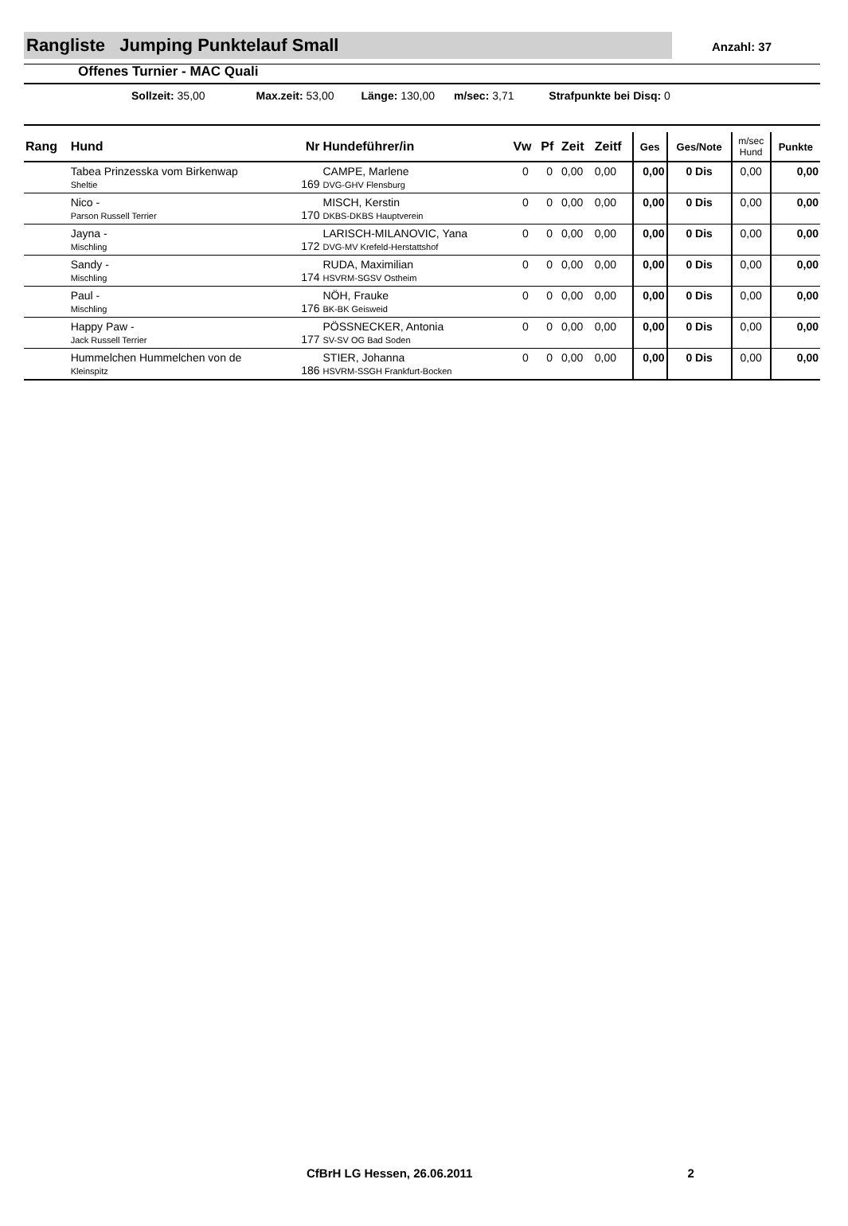Rangliste Jumping Punktelauf Small
Anzahl: 37
Offenes Turnier - MAC Quali
Sollzeit: 35,00 Max.zeit: 53,00 Länge: 130,00 m/sec: 3,71 Strafpunkte bei Disq: 0
| Rang | Hund | Nr | Hundeführer/in | Vw | Pf | Zeit | Zeitf | Ges | Ges/Note | m/sec Hund | Punkte |
| --- | --- | --- | --- | --- | --- | --- | --- | --- | --- | --- | --- |
| | Tabea Prinzesska vom Birkenwap Sheltie | 169 | CAMPE, Marlene DVG-GHV Flensburg | 0 | 0 | 0,00 | 0,00 | 0,00 | 0 Dis | 0,00 | 0,00 |
| | Nico - Parson Russell Terrier | 170 | MISCH, Kerstin DKBS-DKBS Hauptverein | 0 | 0 | 0,00 | 0,00 | 0,00 | 0 Dis | 0,00 | 0,00 |
| | Jayna - Mischling | 172 | LARISCH-MILANOVIC, Yana DVG-MV Krefeld-Herstattshof | 0 | 0 | 0,00 | 0,00 | 0,00 | 0 Dis | 0,00 | 0,00 |
| | Sandy - Mischling | 174 | RUDA, Maximilian HSVRM-SGSV Ostheim | 0 | 0 | 0,00 | 0,00 | 0,00 | 0 Dis | 0,00 | 0,00 |
| | Paul - Mischling | 176 | NÖH, Frauke BK-BK Geisweid | 0 | 0 | 0,00 | 0,00 | 0,00 | 0 Dis | 0,00 | 0,00 |
| | Happy Paw - Jack Russell Terrier | 177 | PÖSSNECKER, Antonia SV-SV OG Bad Soden | 0 | 0 | 0,00 | 0,00 | 0,00 | 0 Dis | 0,00 | 0,00 |
| | Hummelchen Hummelchen von de Kleinspitz | 186 | STIER, Johanna HSVRM-SSGH Frankfurt-Bocken | 0 | 0 | 0,00 | 0,00 | 0,00 | 0 Dis | 0,00 | 0,00 |
CfBrH LG Hessen, 26.06.2011 2